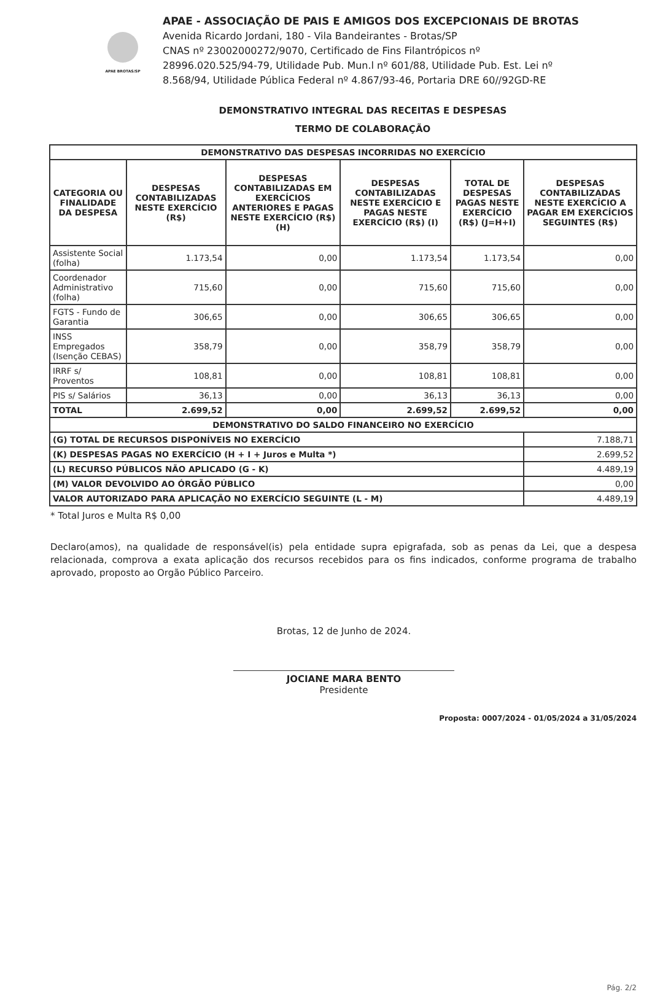APAE BROTAS/SP
APAE - ASSOCIAÇÃO DE PAIS E AMIGOS DOS EXCEPCIONAIS DE BROTAS
Avenida Ricardo Jordani, 180 - Vila Bandeirantes - Brotas/SP
CNAS nº 23002000272/9070, Certificado de Fins Filantrópicos nº
28996.020.525/94-79, Utilidade Pub. Mun.l nº 601/88, Utilidade Pub. Est. Lei nº
8.568/94, Utilidade Pública Federal nº 4.867/93-46, Portaria DRE 60//92GD-RE
DEMONSTRATIVO INTEGRAL DAS RECEITAS E DESPESAS
TERMO DE COLABORAÇÃO
| DEMONSTRATIVO DAS DESPESAS INCORRIDAS NO EXERCÍCIO | | | | | |
| --- | --- | --- | --- | --- | --- |
| CATEGORIA OU FINALIDADE DA DESPESA | DESPESAS CONTABILIZADAS NESTE EXERCÍCIO (R$) | DESPESAS CONTABILIZADAS EM EXERCÍCIOS ANTERIORES E PAGAS NESTE EXERCÍCIO (R$) (H) | DESPESAS CONTABILIZADAS NESTE EXERCÍCIO E PAGAS NESTE EXERCÍCIO (R$) (I) | TOTAL DE DESPESAS PAGAS NESTE EXERCÍCIO (R$) (J=H+I) | DESPESAS CONTABILIZADAS NESTE EXERCÍCIO A PAGAR EM EXERCÍCIOS SEGUINTES (R$) |
| Assistente Social (folha) | 1.173,54 | 0,00 | 1.173,54 | 1.173,54 | 0,00 |
| Coordenador Administrativo (folha) | 715,60 | 0,00 | 715,60 | 715,60 | 0,00 |
| FGTS - Fundo de Garantia | 306,65 | 0,00 | 306,65 | 306,65 | 0,00 |
| INSS Empregados (Isenção CEBAS) | 358,79 | 0,00 | 358,79 | 358,79 | 0,00 |
| IRRF s/ Proventos | 108,81 | 0,00 | 108,81 | 108,81 | 0,00 |
| PIS s/ Salários | 36,13 | 0,00 | 36,13 | 36,13 | 0,00 |
| TOTAL | 2.699,52 | 0,00 | 2.699,52 | 2.699,52 | 0,00 |
| DEMONSTRATIVO DO SALDO FINANCEIRO NO EXERCÍCIO | | | | | |
| (G) TOTAL DE RECURSOS DISPONÍVEIS NO EXERCÍCIO | | | | | 7.188,71 |
| (K) DESPESAS PAGAS NO EXERCÍCIO (H + I + Juros e Multa *) | | | | | 2.699,52 |
| (L) RECURSO PÚBLICOS NÃO APLICADO (G - K) | | | | | 4.489,19 |
| (M) VALOR DEVOLVIDO AO ÓRGÃO PÚBLICO | | | | | 0,00 |
| VALOR AUTORIZADO PARA APLICAÇÃO NO EXERCÍCIO SEGUINTE (L - M) | | | | | 4.489,19 |
* Total Juros e Multa R$ 0,00
Declaro(amos), na qualidade de responsável(is) pela entidade supra epigrafada, sob as penas da Lei, que a despesa relacionada, comprova a exata aplicação dos recursos recebidos para os fins indicados, conforme programa de trabalho aprovado, proposto ao Orgão Público Parceiro.
Brotas, 12 de Junho de 2024.
JOCIANE MARA BENTO
Presidente
Proposta: 0007/2024 - 01/05/2024 a 31/05/2024
Pág. 2/2